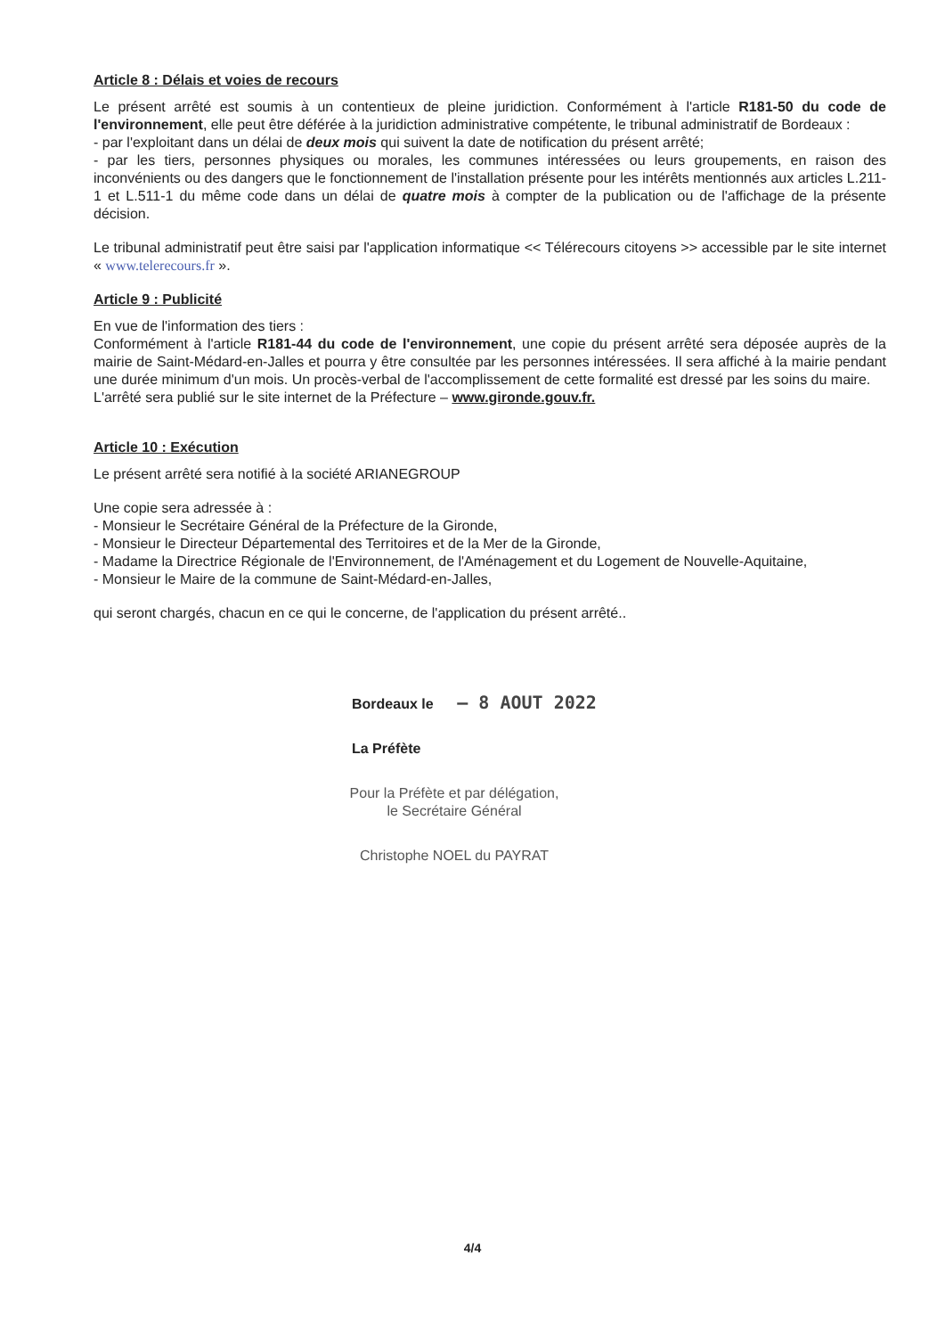Article 8 : Délais et voies de recours
Le présent arrêté est soumis à un contentieux de pleine juridiction. Conformément à l'article R181-50 du code de l'environnement, elle peut être déférée à la juridiction administrative compétente, le tribunal administratif de Bordeaux :
- par l'exploitant dans un délai de deux mois qui suivent la date de notification du présent arrêté;
- par les tiers, personnes physiques ou morales, les communes intéressées ou leurs groupements, en raison des inconvénients ou des dangers que le fonctionnement de l'installation présente pour les intérêts mentionnés aux articles L.211-1 et L.511-1 du même code dans un délai de quatre mois à compter de la publication ou de l'affichage de la présente décision.
Le tribunal administratif peut être saisi par l'application informatique << Télérecours citoyens >> accessible par le site internet « www.telerecours.fr ».
Article 9 : Publicité
En vue de l'information des tiers :
Conformément à l'article R181-44 du code de l'environnement, une copie du présent arrêté sera déposée auprès de la mairie de Saint-Médard-en-Jalles et pourra y être consultée par les personnes intéressées. Il sera affiché à la mairie pendant une durée minimum d'un mois. Un procès-verbal de l'accomplissement de cette formalité est dressé par les soins du maire.
L'arrêté sera publié sur le site internet de la Préfecture – www.gironde.gouv.fr.
Article 10 : Exécution
Le présent arrêté sera notifié à la société ARIANEGROUP
Une copie sera adressée à :
- Monsieur le Secrétaire Général de la Préfecture de la Gironde,
- Monsieur le Directeur Départemental des Territoires et de la Mer de la Gironde,
- Madame la Directrice Régionale de l'Environnement, de l'Aménagement et du Logement de Nouvelle-Aquitaine,
- Monsieur le Maire de la commune de Saint-Médard-en-Jalles,
qui seront chargés, chacun en ce qui le concerne, de l'application du présent arrêté..
Bordeaux le – 8 AOUT 2022
La Préfète
Pour la Préfète et par délégation,
le Secrétaire Général
Christophe NOEL du PAYRAT
4/4